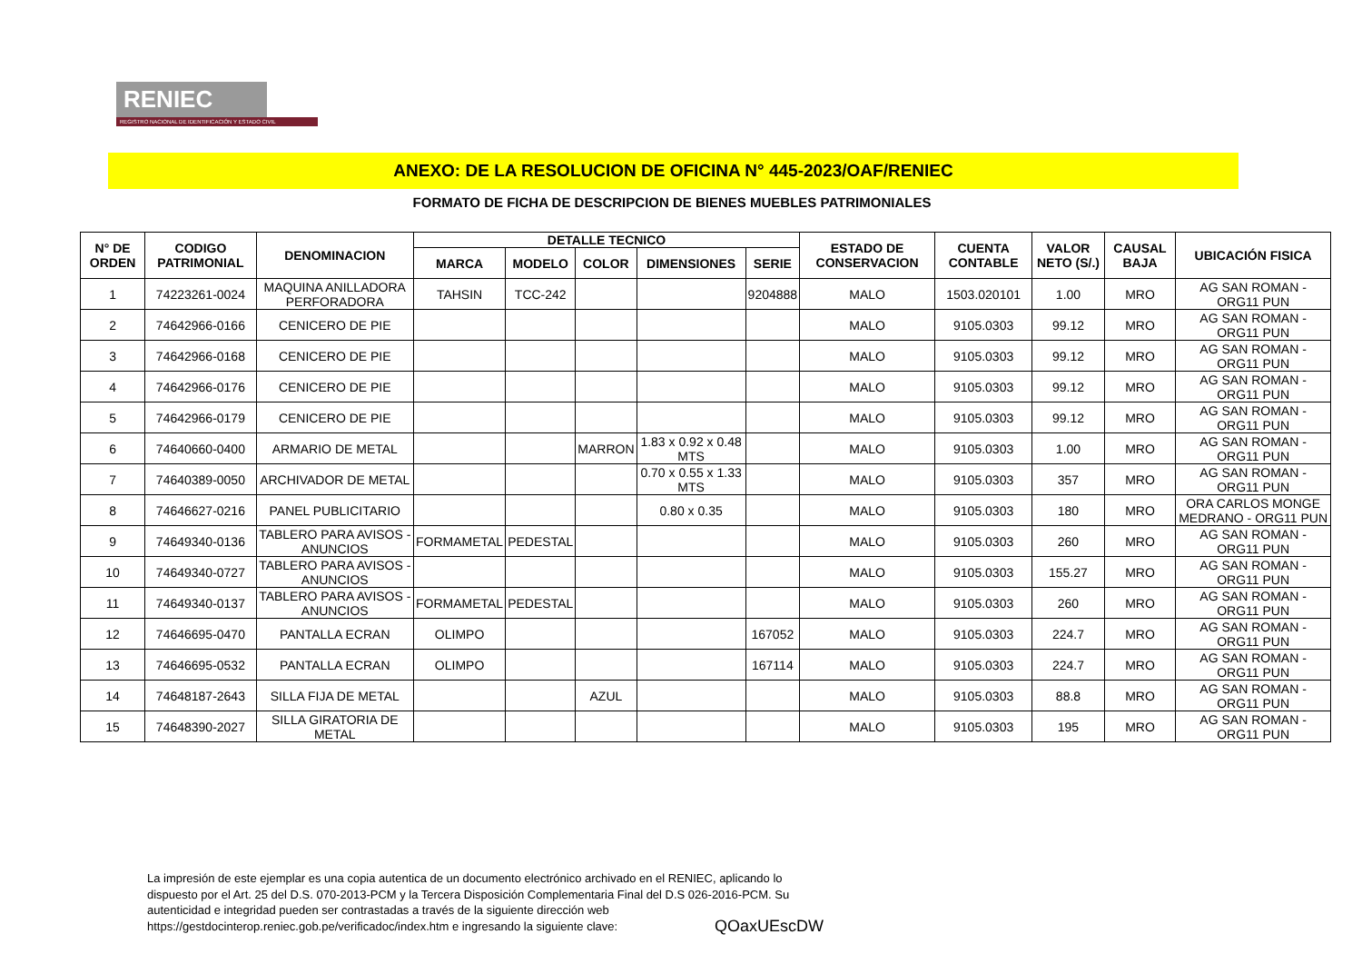RENIEC
REGISTRO NACIONAL DE IDENTIFICACIÓN Y ESTADO CIVIL
ANEXO: DE LA RESOLUCION DE OFICINA N° 445-2023/OAF/RENIEC
FORMATO DE FICHA DE DESCRIPCION DE BIENES MUEBLES PATRIMONIALES
| N° DE ORDEN | CODIGO PATRIMONIAL | DENOMINACION | DETALLE TECNICO | | | | | ESTADO DE CONSERVACION | CUENTA CONTABLE | VALOR NETO (S/.) | CAUSAL BAJA | UBICACIÓN FISICA |
| --- | --- | --- | --- | --- | --- | --- | --- | --- | --- | --- | --- | --- |
| | | | MARCA | MODELO | COLOR | DIMENSIONES | SERIE | | | | | |
| 1 | 74223261-0024 | MAQUINA ANILLADORA PERFORADORA | TAHSIN | TCC-242 | | | 9204888 | MALO | 1503.020101 | 1.00 | MRO | AG SAN ROMAN - ORG11 PUN |
| 2 | 74642966-0166 | CENICERO DE PIE | | | | | | MALO | 9105.0303 | 99.12 | MRO | AG SAN ROMAN - ORG11 PUN |
| 3 | 74642966-0168 | CENICERO DE PIE | | | | | | MALO | 9105.0303 | 99.12 | MRO | AG SAN ROMAN - ORG11 PUN |
| 4 | 74642966-0176 | CENICERO DE PIE | | | | | | MALO | 9105.0303 | 99.12 | MRO | AG SAN ROMAN - ORG11 PUN |
| 5 | 74642966-0179 | CENICERO DE PIE | | | | | | MALO | 9105.0303 | 99.12 | MRO | AG SAN ROMAN - ORG11 PUN |
| 6 | 74640660-0400 | ARMARIO DE METAL | | | MARRON | 1.83 x 0.92 x 0.48 MTS | | MALO | 9105.0303 | 1.00 | MRO | AG SAN ROMAN - ORG11 PUN |
| 7 | 74640389-0050 | ARCHIVADOR DE METAL | | | | 0.70 x 0.55 x 1.33 MTS | | MALO | 9105.0303 | 357 | MRO | AG SAN ROMAN - ORG11 PUN |
| 8 | 74646627-0216 | PANEL PUBLICITARIO | | | | 0.80 x 0.35 | | MALO | 9105.0303 | 180 | MRO | ORA CARLOS MONGE MEDRANO - ORG11 PUN |
| 9 | 74649340-0136 | TABLERO PARA AVISOS - ANUNCIOS | FORMAMETAL | PEDESTAL | | | | MALO | 9105.0303 | 260 | MRO | AG SAN ROMAN - ORG11 PUN |
| 10 | 74649340-0727 | TABLERO PARA AVISOS - ANUNCIOS | | | | | | MALO | 9105.0303 | 155.27 | MRO | AG SAN ROMAN - ORG11 PUN |
| 11 | 74649340-0137 | TABLERO PARA AVISOS - ANUNCIOS | FORMAMETAL | PEDESTAL | | | | MALO | 9105.0303 | 260 | MRO | AG SAN ROMAN - ORG11 PUN |
| 12 | 74646695-0470 | PANTALLA ECRAN | OLIMPO | | | | 167052 | MALO | 9105.0303 | 224.7 | MRO | AG SAN ROMAN - ORG11 PUN |
| 13 | 74646695-0532 | PANTALLA ECRAN | OLIMPO | | | | 167114 | MALO | 9105.0303 | 224.7 | MRO | AG SAN ROMAN - ORG11 PUN |
| 14 | 74648187-2643 | SILLA FIJA DE METAL | | | AZUL | | | MALO | 9105.0303 | 88.8 | MRO | AG SAN ROMAN - ORG11 PUN |
| 15 | 74648390-2027 | SILLA GIRATORIA DE METAL | | | | | | MALO | 9105.0303 | 195 | MRO | AG SAN ROMAN - ORG11 PUN |
La impresión de este ejemplar es una copia autentica de un documento electrónico archivado en el RENIEC, aplicando lo dispuesto por el Art. 25 del D.S. 070-2013-PCM y la Tercera Disposición Complementaria Final del D.S 026-2016-PCM. Su autenticidad e integridad pueden ser contrastadas a través de la siguiente dirección web
https://gestdocinterop.reniec.gob.pe/verificadoc/index.htm e ingresando la siguiente clave: QOaxUEscDW